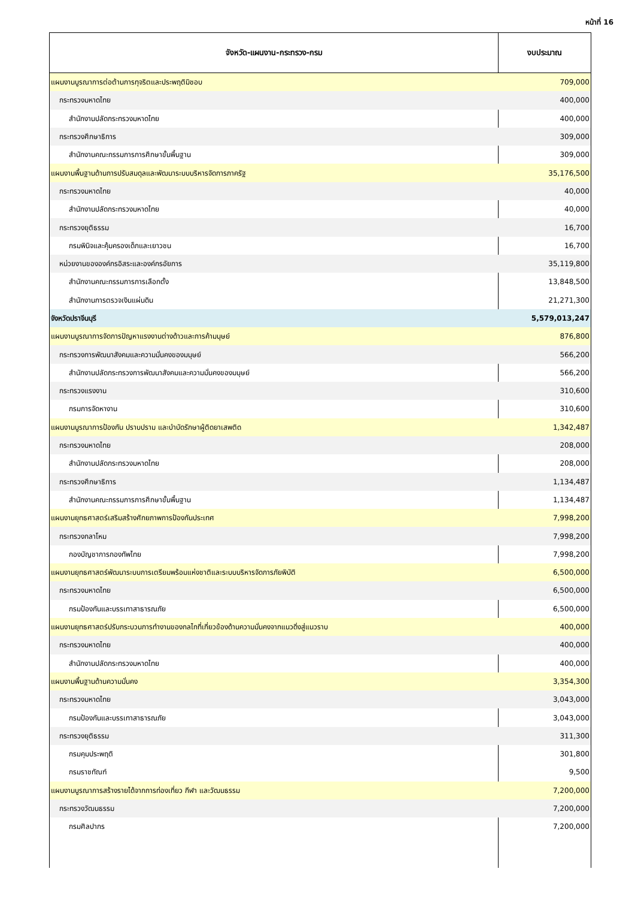หน้าที่ 16
| จังหวัด-แผนงาน-กระทรวง-กรม | งบประมาณ |
| --- | --- |
| แผนงานบูรณาการต่อต้านการทุจริตและประพฤติมิชอบ | 709,000 |
| กระทรวงมหาดไทย | 400,000 |
| สำนักงานปลัดกระทรวงมหาดไทย | 400,000 |
| กระทรวงศึกษาธิการ | 309,000 |
| สำนักงานคณะกรรมการการศึกษาขั้นพื้นฐาน | 309,000 |
| แผนงานพื้นฐานด้านการปรับสมดุลและพัฒนาระบบบริหารจัดการภาครัฐ | 35,176,500 |
| กระทรวงมหาดไทย | 40,000 |
| สำนักงานปลัดกระทรวงมหาดไทย | 40,000 |
| กระทรวงยุติธรรม | 16,700 |
| กรมพินิจและคุ้มครองเด็กและเยาวชน | 16,700 |
| หน่วยงานขององค์กรอิสระและองค์กรอัยการ | 35,119,800 |
| สำนักงานคณะกรรมการการเลือกตั้ง | 13,848,500 |
| สำนักงานการตรวจเงินแผ่นดิน | 21,271,300 |
| จังหวัดปราจีนบุรี | 5,579,013,247 |
| แผนงานบูรณาการจัดการปัญหาแรงงานต่างด้าวและการค้ามนุษย์ | 876,800 |
| กระทรวงการพัฒนาสังคมและความมั่นคงของมนุษย์ | 566,200 |
| สำนักงานปลัดกระทรวงการพัฒนาสังคมและความมั่นคงของมนุษย์ | 566,200 |
| กระทรวงแรงงาน | 310,600 |
| กรมการจัดหางาน | 310,600 |
| แผนงานบูรณาการป้องกัน ปราบปราม และบำบัดรักษาผู้ติดยาเสพติด | 1,342,487 |
| กระทรวงมหาดไทย | 208,000 |
| สำนักงานปลัดกระทรวงมหาดไทย | 208,000 |
| กระทรวงศึกษาธิการ | 1,134,487 |
| สำนักงานคณะกรรมการการศึกษาขั้นพื้นฐาน | 1,134,487 |
| แผนงานยุทธศาสตร์เสริมสร้างศักยภาพการป้องกันประเทศ | 7,998,200 |
| กระทรวงกลาโหม | 7,998,200 |
| กองบัญชาการกองทัพไทย | 7,998,200 |
| แผนงานยุทธศาสตร์พัฒนาระบบการเตรียมพร้อมแห่งชาติและระบบบริหารจัดการภัยพิบัติ | 6,500,000 |
| กระทรวงมหาดไทย | 6,500,000 |
| กรมป้องกันและบรรเทาสาธารณภัย | 6,500,000 |
| แผนงานยุทธศาสตร์ปรับกระบวนการทำงานของกลไกที่เกี่ยวข้องด้านความมั่นคงจากแนวดิ่งสู่แนวราบ | 400,000 |
| กระทรวงมหาดไทย | 400,000 |
| สำนักงานปลัดกระทรวงมหาดไทย | 400,000 |
| แผนงานพื้นฐานด้านความมั่นคง | 3,354,300 |
| กระทรวงมหาดไทย | 3,043,000 |
| กรมป้องกันและบรรเทาสาธารณภัย | 3,043,000 |
| กระทรวงยุติธรรม | 311,300 |
| กรมคุมประพฤติ | 301,800 |
| กรมราชทัณฑ์ | 9,500 |
| แผนงานบูรณาการสร้างรายได้จากการท่องเที่ยว กีฬา และวัฒนธรรม | 7,200,000 |
| กระทรวงวัฒนธรรม | 7,200,000 |
| กรมศิลปากร | 7,200,000 |